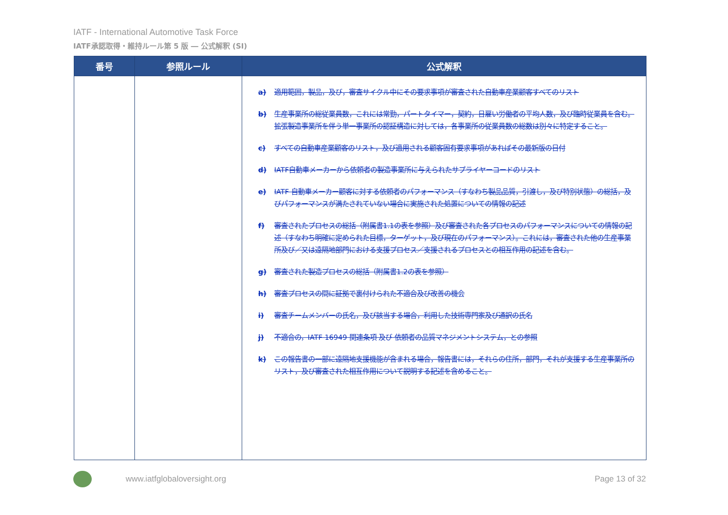IATF - International Automotive Task Force
IATF承認取得・維持ルール第 5 版 ― 公式解釈 (SI)
| 番号 | 参照ルール | 公式解釈 |
| --- | --- | --- |
| | | a) 適用範囲，製品，及び，審査サイクル中にその要求事項が審査された自動車産業顧客すべてのリスト b) 生産事業所の総従業員数，これには常勤，パートタイマー，契約，日雇い労働者の平均人数，及び臨時従業員を含む。拡張製造事業所を伴う単一事業所の認証構造に対しては，各事業所の従業員数の総数は別々に特定すること。 c) すべての自動車産業顧客のリスト，及び適用される顧客固有要求事項があればその最新版の日付 d) IATF自動車メーカーから依頼者の製造事業所に与えられたサプライヤーコードのリスト e) IATF 自動車メーカー顧客に対する依頼者のパフォーマンス（すなわち製品品質，引渡し，及び特別状態）の総括，及びパフォーマンスが満たされていない場合に実施された処置についての情報の記述 f) 審査されたプロセスの総括（附属書1.1の表を参照）及び審査された各プロセスのパフォーマンスについての情報の記述（すなわち明確に定められた目標，ターゲット，及び現在のパフォーマンス）。これには，審査された他の生産事業所及び／又は遠隔地部門における支援プロセス／支援されるプロセスとの相互作用の記述を含む。 g) 審査された製造プロセスの総括（附属書1.2の表を参照） h) 審査プロセスの間に証拠で裏付けられた不適合及び改善の機会 i) 審査チームメンバーの氏名，及び該当する場合，利用した技術専門家及び通訳の氏名 j) 不適合の，IATF 16949 関連条項 及び 依頼者の品質マネジメントシステム，との参照 k) この報告書の一部に遠隔地支援機能が含まれる場合，報告書には，それらの住所，部門，それが支援する生産事業所のリスト，及び審査された相互作用について説明する記述を含めること。 |
www.iatfglobaloversight.org Page 13 of 32